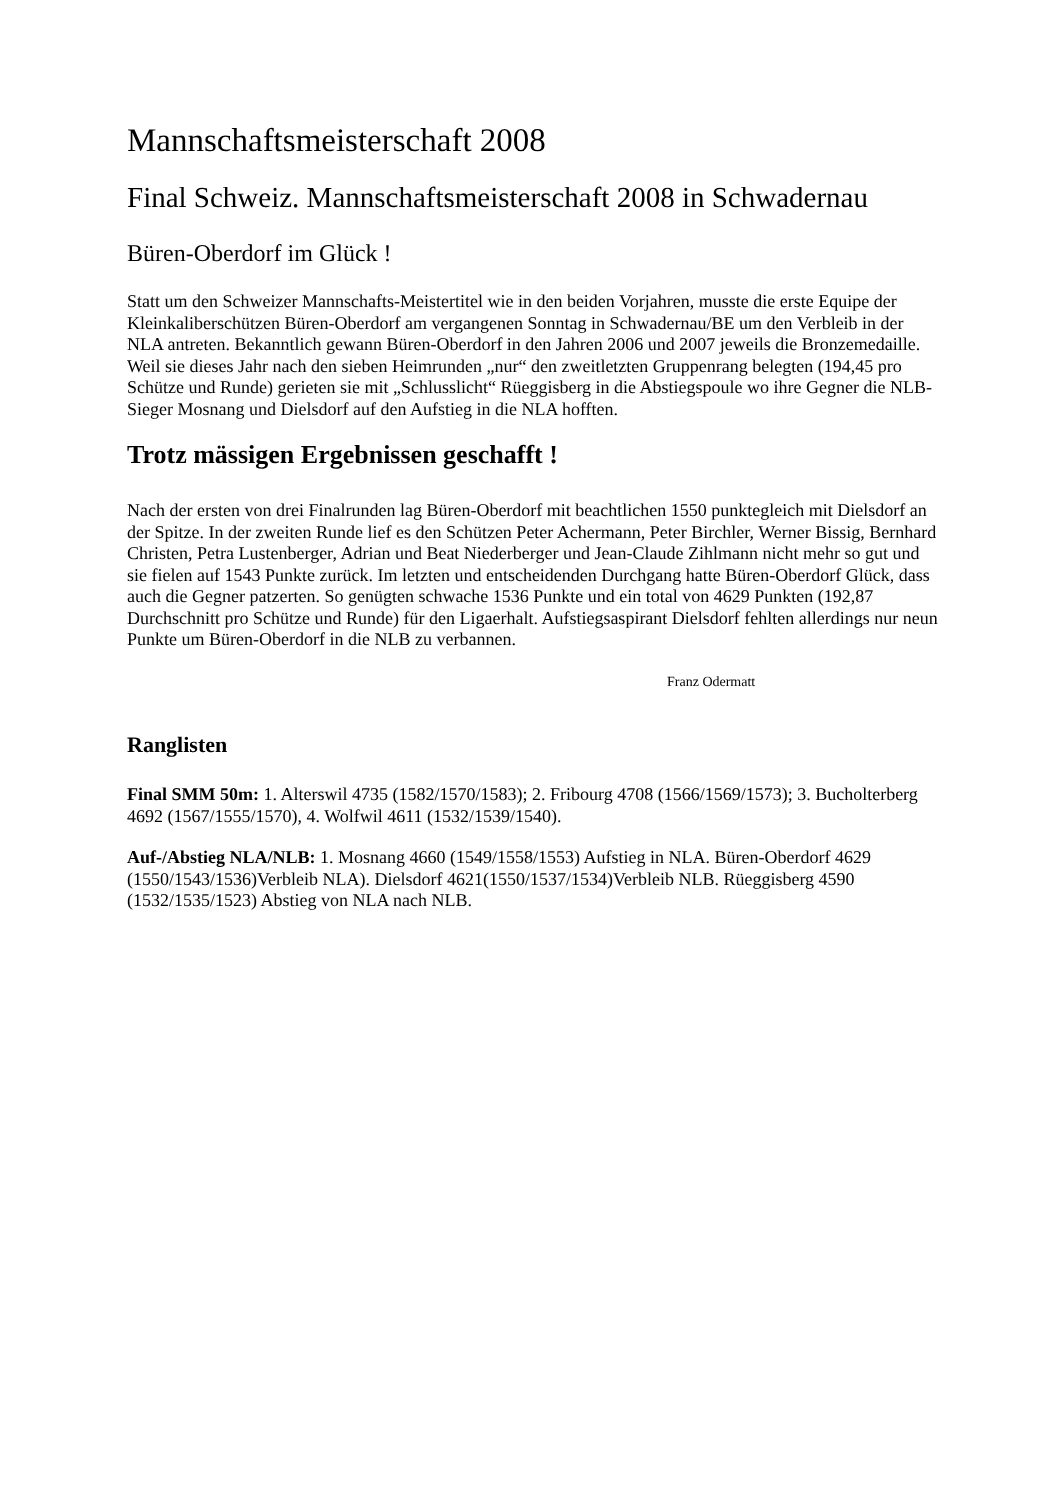Mannschaftsmeisterschaft 2008
Final Schweiz. Mannschaftsmeisterschaft 2008 in Schwadernau
Büren-Oberdorf im Glück !
Statt um den Schweizer Mannschafts-Meistertitel wie in den beiden Vorjahren, musste die erste Equipe der Kleinkaliberschützen Büren-Oberdorf am vergangenen Sonntag in Schwadernau/BE um den Verbleib in der NLA antreten. Bekanntlich gewann Büren-Oberdorf in den Jahren 2006 und 2007 jeweils die Bronzemedaille. Weil sie dieses Jahr nach den sieben Heimrunden „nur“ den zweitletzten Gruppenrang belegten (194,45 pro Schütze und Runde) gerieten sie mit „Schlusslicht“ Rüeggisberg in die Abstiegspoule wo ihre Gegner die NLB-Sieger Mosnang und Dielsdorf auf den Aufstieg in die NLA hofften.
Trotz mässigen Ergebnissen geschafft !
Nach der ersten von drei Finalrunden lag Büren-Oberdorf mit beachtlichen 1550 punktegleich mit Dielsdorf an der Spitze. In der zweiten Runde lief es den Schützen Peter Achermann, Peter Birchler, Werner Bissig, Bernhard Christen, Petra Lustenberger, Adrian und Beat Niederberger und Jean-Claude Zihlmann nicht mehr so gut und sie fielen auf 1543 Punkte zurück. Im letzten und entscheidenden Durchgang hatte Büren-Oberdorf Glück, dass auch die Gegner patzerten. So genügten schwache 1536 Punkte und ein total von 4629 Punkten (192,87 Durchschnitt pro Schütze und Runde) für den Ligaerhalt. Aufstiegsaspirant Dielsdorf fehlten allerdings nur neun Punkte um Büren-Oberdorf in die NLB zu verbannen.
Franz Odermatt
Ranglisten
Final SMM 50m: 1. Alterswil 4735 (1582/1570/1583); 2. Fribourg 4708 (1566/1569/1573); 3. Bucholterberg 4692 (1567/1555/1570), 4. Wolfwil 4611 (1532/1539/1540).
Auf-/Abstieg NLA/NLB: 1. Mosnang 4660 (1549/1558/1553) Aufstieg in NLA. Büren-Oberdorf 4629 (1550/1543/1536)Verbleib NLA). Dielsdorf 4621(1550/1537/1534)Verbleib NLB. Rüeggisberg 4590 (1532/1535/1523) Abstieg von NLA nach NLB.